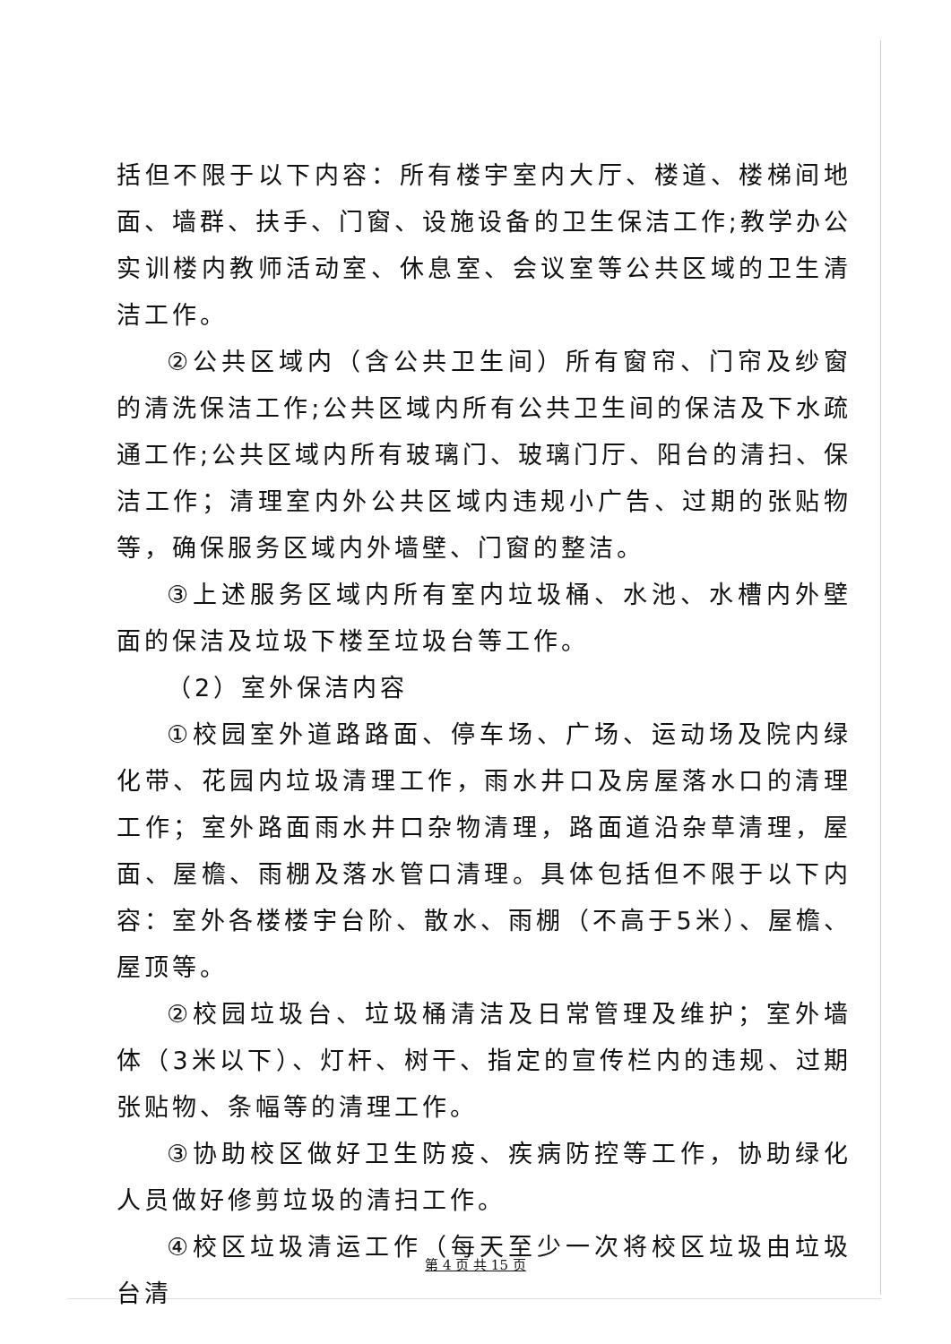括但不限于以下内容：所有楼宇室内大厅、楼道、楼梯间地面、墙群、扶手、门窗、设施设备的卫生保洁工作;教学办公实训楼内教师活动室、休息室、会议室等公共区域的卫生清洁工作。
②公共区域内（含公共卫生间）所有窗帘、门帘及纱窗的清洗保洁工作;公共区域内所有公共卫生间的保洁及下水疏通工作;公共区域内所有玻璃门、玻璃门厅、阳台的清扫、保洁工作；清理室内外公共区域内违规小广告、过期的张贴物等，确保服务区域内外墙壁、门窗的整洁。
③上述服务区域内所有室内垃圾桶、水池、水槽内外壁面的保洁及垃圾下楼至垃圾台等工作。
（2）室外保洁内容
①校园室外道路路面、停车场、广场、运动场及院内绿化带、花园内垃圾清理工作，雨水井口及房屋落水口的清理工作；室外路面雨水井口杂物清理，路面道沿杂草清理，屋面、屋檐、雨棚及落水管口清理。具体包括但不限于以下内容：室外各楼楼宇台阶、散水、雨棚（不高于5米）、屋檐、屋顶等。
②校园垃圾台、垃圾桶清洁及日常管理及维护；室外墙体（3米以下）、灯杆、树干、指定的宣传栏内的违规、过期张贴物、条幅等的清理工作。
③协助校区做好卫生防疫、疾病防控等工作，协助绿化人员做好修剪垃圾的清扫工作。
④校区垃圾清运工作（每天至少一次将校区垃圾由垃圾台清
第 4 页 共 15 页